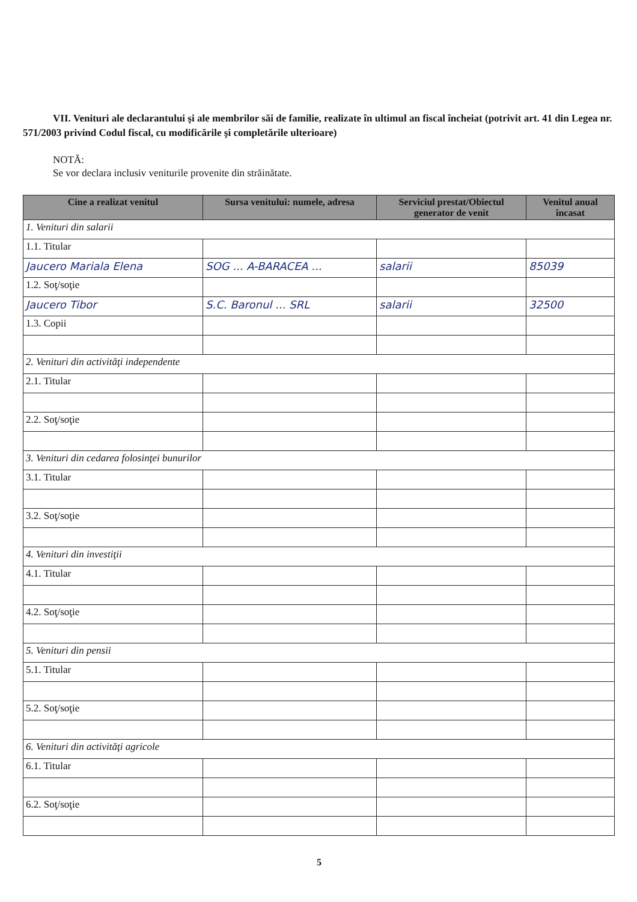VII. Venituri ale declarantului şi ale membrilor săi de familie, realizate în ultimul an fiscal încheiat (potrivit art. 41 din Legea nr. 571/2003 privind Codul fiscal, cu modificările şi completările ulterioare)
NOTĂ:
Se vor declara inclusiv veniturile provenite din străinătate.
| Cine a realizat venitul | Sursa venitului: numele, adresa | Serviciul prestat/Obiectul generator de venit | Venitul anual încasat |
| --- | --- | --- | --- |
| 1. Venituri din salarii | | | |
| 1.1. Titular | | | |
| Jaucero Mariala Elena | SOG ... A-BARACEA ... | salarii | 85039 |
| 1.2. Soţ/soţie | | | |
| Jaucero Tibor | S.C. Baronul ... SRL | salarii | 32500 |
| 1.3. Copii | | | |
| 2. Venituri din activităţi independente | | | |
| 2.1. Titular | | | |
| 2.2. Soţ/soţie | | | |
| 3. Venituri din cedarea folosinţei bunurilor | | | |
| 3.1. Titular | | | |
| 3.2. Soţ/soţie | | | |
| 4. Venituri din investiţii | | | |
| 4.1. Titular | | | |
| 4.2. Soţ/soţie | | | |
| 5. Venituri din pensii | | | |
| 5.1. Titular | | | |
| 5.2. Soţ/soţie | | | |
| 6. Venituri din activităţi agricole | | | |
| 6.1. Titular | | | |
| 6.2. Soţ/soţie | | | |
5